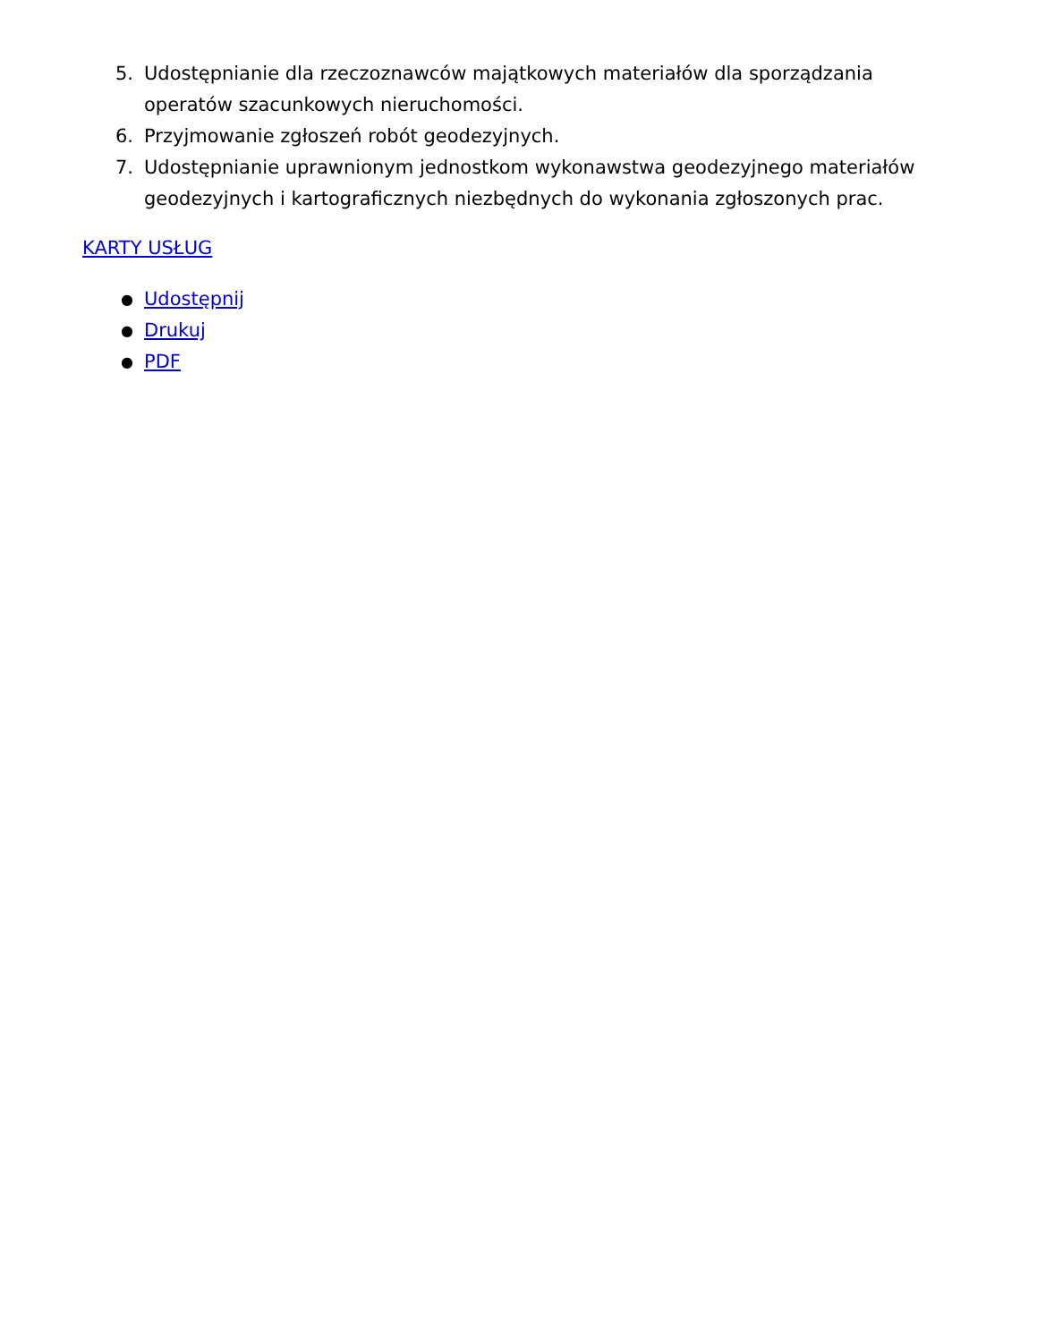5. Udostępnianie dla rzeczoznawców majątkowych materiałów dla sporządzania operatów szacunkowych nieruchomości.
6. Przyjmowanie zgłoszeń robót geodezyjnych.
7. Udostępnianie uprawnionym jednostkom wykonawstwa geodezyjnego materiałów geodezyjnych i kartograficznych niezbędnych do wykonania zgłoszonych prac.
KARTY USŁUG
● Udostępnij
● Drukuj
● PDF